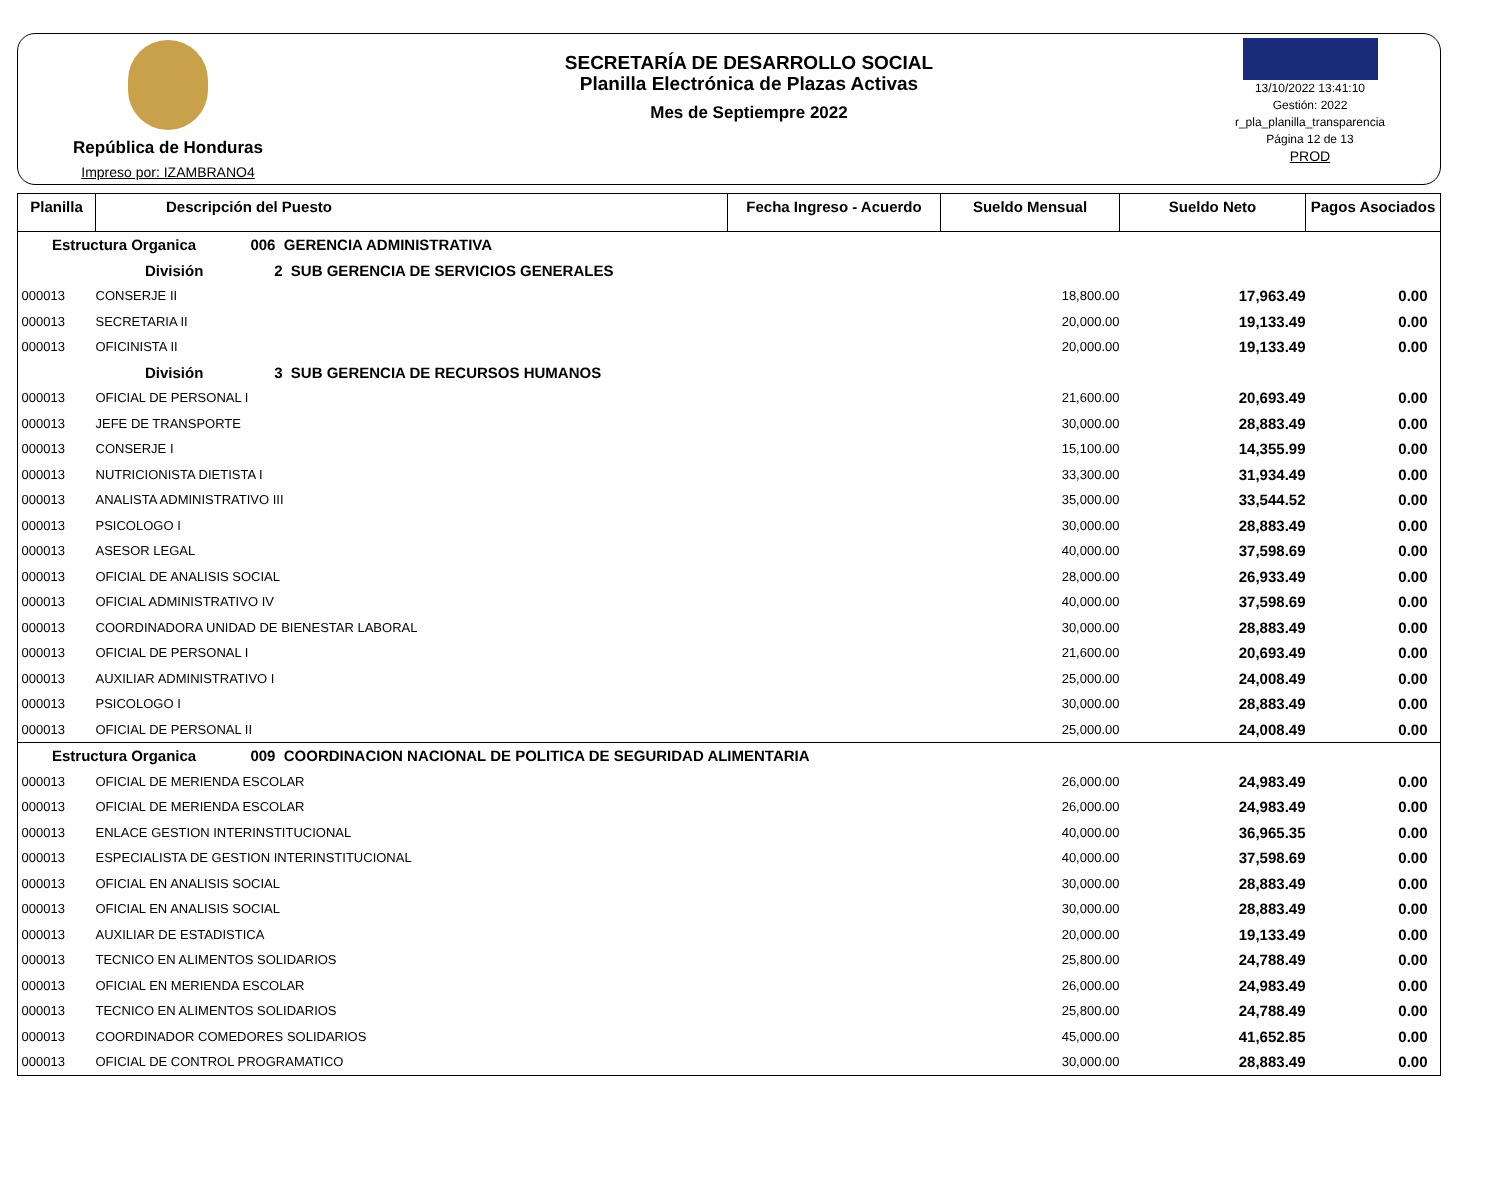República de Honduras
Impreso por: IZAMBRANO4
SECRETARÍA DE DESARROLLO SOCIAL
Planilla Electrónica de Plazas Activas
Mes de Septiempre 2022
13/10/2022 13:41:10
Gestión: 2022
r_pla_planilla_transparencia
Página 12 de 13
PROD
| Planilla | Descripción del Puesto | Fecha Ingreso - Acuerdo | Sueldo Mensual | Sueldo Neto | Pagos Asociados |
| --- | --- | --- | --- | --- | --- |
| Estructura Organica 006 GERENCIA ADMINISTRATIVA | | | | | |
| División 2 SUB GERENCIA DE SERVICIOS GENERALES | | | | | |
| 000013 | CONSERJE II | | 18,800.00 | 17,963.49 | 0.00 |
| 000013 | SECRETARIA II | | 20,000.00 | 19,133.49 | 0.00 |
| 000013 | OFICINISTA II | | 20,000.00 | 19,133.49 | 0.00 |
| División 3 SUB GERENCIA DE RECURSOS HUMANOS | | | | | |
| 000013 | OFICIAL DE PERSONAL I | | 21,600.00 | 20,693.49 | 0.00 |
| 000013 | JEFE DE TRANSPORTE | | 30,000.00 | 28,883.49 | 0.00 |
| 000013 | CONSERJE I | | 15,100.00 | 14,355.99 | 0.00 |
| 000013 | NUTRICIONISTA DIETISTA I | | 33,300.00 | 31,934.49 | 0.00 |
| 000013 | ANALISTA ADMINISTRATIVO III | | 35,000.00 | 33,544.52 | 0.00 |
| 000013 | PSICOLOGO I | | 30,000.00 | 28,883.49 | 0.00 |
| 000013 | ASESOR LEGAL | | 40,000.00 | 37,598.69 | 0.00 |
| 000013 | OFICIAL DE ANALISIS SOCIAL | | 28,000.00 | 26,933.49 | 0.00 |
| 000013 | OFICIAL ADMINISTRATIVO IV | | 40,000.00 | 37,598.69 | 0.00 |
| 000013 | COORDINADORA UNIDAD DE BIENESTAR LABORAL | | 30,000.00 | 28,883.49 | 0.00 |
| 000013 | OFICIAL DE PERSONAL I | | 21,600.00 | 20,693.49 | 0.00 |
| 000013 | AUXILIAR ADMINISTRATIVO I | | 25,000.00 | 24,008.49 | 0.00 |
| 000013 | PSICOLOGO I | | 30,000.00 | 28,883.49 | 0.00 |
| 000013 | OFICIAL DE PERSONAL II | | 25,000.00 | 24,008.49 | 0.00 |
| Estructura Organica 009 COORDINACION NACIONAL DE POLITICA DE SEGURIDAD ALIMENTARIA | | | | | |
| 000013 | OFICIAL DE MERIENDA ESCOLAR | | 26,000.00 | 24,983.49 | 0.00 |
| 000013 | OFICIAL DE MERIENDA ESCOLAR | | 26,000.00 | 24,983.49 | 0.00 |
| 000013 | ENLACE GESTION INTERINSTITUCIONAL | | 40,000.00 | 36,965.35 | 0.00 |
| 000013 | ESPECIALISTA DE GESTION INTERINSTITUCIONAL | | 40,000.00 | 37,598.69 | 0.00 |
| 000013 | OFICIAL EN ANALISIS SOCIAL | | 30,000.00 | 28,883.49 | 0.00 |
| 000013 | OFICIAL EN ANALISIS SOCIAL | | 30,000.00 | 28,883.49 | 0.00 |
| 000013 | AUXILIAR DE ESTADISTICA | | 20,000.00 | 19,133.49 | 0.00 |
| 000013 | TECNICO EN ALIMENTOS SOLIDARIOS | | 25,800.00 | 24,788.49 | 0.00 |
| 000013 | OFICIAL EN MERIENDA ESCOLAR | | 26,000.00 | 24,983.49 | 0.00 |
| 000013 | TECNICO EN ALIMENTOS SOLIDARIOS | | 25,800.00 | 24,788.49 | 0.00 |
| 000013 | COORDINADOR COMEDORES SOLIDARIOS | | 45,000.00 | 41,652.85 | 0.00 |
| 000013 | OFICIAL DE CONTROL PROGRAMATICO | | 30,000.00 | 28,883.49 | 0.00 |